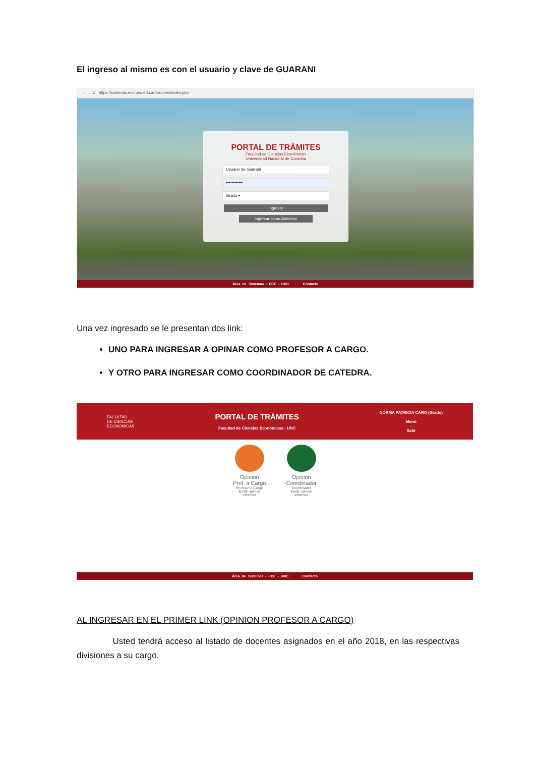El ingreso al mismo es con el usuario y clave de GUARANI
← → C https://sistemas.eco.unc.edu.ar/tramites/index.php
PORTAL DE TRÁMITES
Facultad de Ciencias Económicas
Universidad Nacional de Córdoba
Usuario de Guarani
••••••••••••
Grado ▾
Ingresar
Ingresar como Anónimo
Área de Sistemas - FCE - UNC Contacto
Una vez ingresado se le presentan dos link:
UNO PARA INGRESAR A OPINAR COMO PROFESOR A CARGO.
Y OTRO PARA INGRESAR COMO COORDINADOR DE CATEDRA.
FACULTAD
DE CIENCIAS
ECONÓMICAS
PORTAL DE TRÁMITES
Facultad de Ciencias Económicas - UNC
NORMA PATRICIA CARO (Grado)
Menú
Salir
Opinión
Prof. a Cargo
Profesor a Cargo
Emitir opinión
Informes
Opinión
Coordinador
Coordinador
Emitir opinión
Informes
Área de Sistemas - FCE - UNC Contacto
AL INGRESAR EN EL PRIMER LINK (OPINION PROFESOR A CARGO)
Usted tendrá acceso al listado de docentes asignados en el año 2018, en las respectivas divisiones a su cargo.